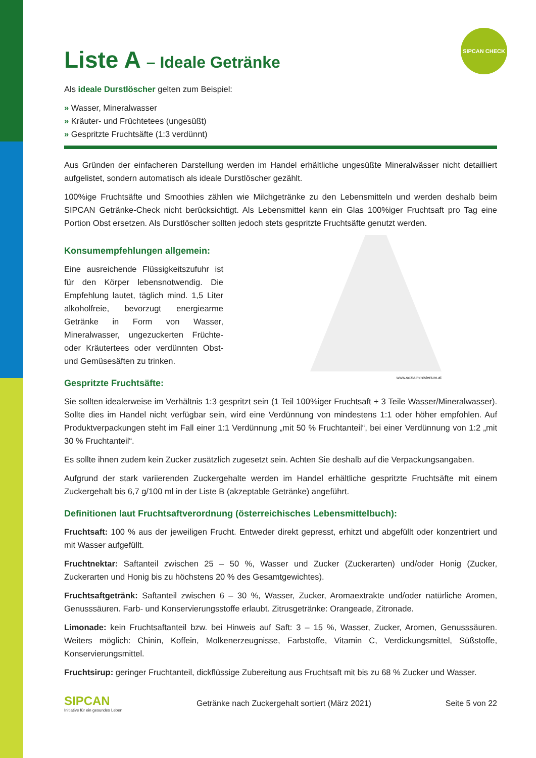SIPCAN CHECK
Liste A – Ideale Getränke
Als ideale Durstlöscher gelten zum Beispiel:
» Wasser, Mineralwasser
» Kräuter- und Früchtetees (ungesüßt)
» Gespritzte Fruchtsäfte (1:3 verdünnt)
Aus Gründen der einfacheren Darstellung werden im Handel erhältliche ungesüßte Mineralwässer nicht detailliert aufgelistet, sondern automatisch als ideale Durstlöscher gezählt.
100%ige Fruchtsäfte und Smoothies zählen wie Milchgetränke zu den Lebensmitteln und werden deshalb beim SIPCAN Getränke-Check nicht berücksichtigt. Als Lebensmittel kann ein Glas 100%iger Fruchtsaft pro Tag eine Portion Obst ersetzen. Als Durstlöscher sollten jedoch stets gespritzte Fruchtsäfte genutzt werden.
Konsumempfehlungen allgemein:
Eine ausreichende Flüssigkeitszufuhr ist für den Körper lebensnotwendig. Die Empfehlung lautet, täglich mind. 1,5 Liter alkoholfreie, bevorzugt energiearme Getränke in Form von Wasser, Mineralwasser, ungezuckerten Früchte- oder Kräutertees oder verdünnten Obst- und Gemüsesäften zu trinken.
Gespritzte Fruchtsäfte:
www.sozialministerium.at
Sie sollten idealerweise im Verhältnis 1:3 gespritzt sein (1 Teil 100%iger Fruchtsaft + 3 Teile Wasser/Mineralwasser). Sollte dies im Handel nicht verfügbar sein, wird eine Verdünnung von mindestens 1:1 oder höher empfohlen. Auf Produktverpackungen steht im Fall einer 1:1 Verdünnung „mit 50 % Fruchtanteil“, bei einer Verdünnung von 1:2 „mit 30 % Fruchtanteil“.
Es sollte ihnen zudem kein Zucker zusätzlich zugesetzt sein. Achten Sie deshalb auf die Verpackungsangaben.
Aufgrund der stark variierenden Zuckergehalte werden im Handel erhältliche gespritzte Fruchtsäfte mit einem Zuckergehalt bis 6,7 g/100 ml in der Liste B (akzeptable Getränke) angeführt.
Definitionen laut Fruchtsaftverordnung (österreichisches Lebensmittelbuch):
Fruchtsaft: 100 % aus der jeweiligen Frucht. Entweder direkt gepresst, erhitzt und abgefüllt oder konzentriert und mit Wasser aufgefüllt.
Fruchtnektar: Saftanteil zwischen 25 – 50 %, Wasser und Zucker (Zuckerarten) und/oder Honig (Zucker, Zuckerarten und Honig bis zu höchstens 20 % des Gesamtgewichtes).
Fruchtsaftgetränk: Saftanteil zwischen 6 – 30 %, Wasser, Zucker, Aromaextrakte und/oder natürliche Aromen, Genusssäuren. Farb- und Konservierungsstoffe erlaubt. Zitrusgetränke: Orangeade, Zitronade.
Limonade: kein Fruchtsaftanteil bzw. bei Hinweis auf Saft: 3 – 15 %, Wasser, Zucker, Aromen, Genusssäuren. Weiters möglich: Chinin, Koffein, Molkenerzeugnisse, Farbstoffe, Vitamin C, Verdickungsmittel, Süßstoffe, Konservierungsmittel.
Fruchtsirup: geringer Fruchtanteil, dickflüssige Zubereitung aus Fruchtsaft mit bis zu 68 % Zucker und Wasser.
SIPCAN
Initiative für ein gesundes Leben
Getränke nach Zuckergehalt sortiert (März 2021)
Seite 5 von 22